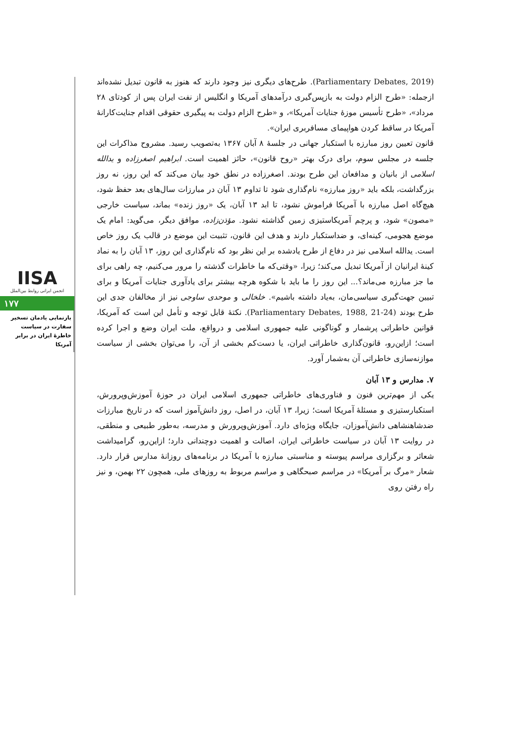(Parliamentary Debates, 2019). طرح‌های دیگری نیز وجود دارند که هنوز به قانون تبدیل نشده‌اند ازجمله: «طرح الزام دولت به بازپس‌گیری درآمدهای آمریکا و انگلیس از نفت ایران پس از کودتای ۲۸ مرداد»، «طرح تأسیس موزهٔ جنایات آمریکا»، و «طرح الزام دولت به پیگیری حقوقی اقدام جنایت‌کارانهٔ آمریکا در ساقط کردن هواپیمای مسافربری ایران».
قانون تعیین روز مبارزه با استکبار جهانی در جلسهٔ ۸ آبان ۱۳۶۷ به‌تصویب رسید. مشروح مذاکرات این جلسه در مجلس سوم، برای درک بهتر «روح قانون»، حائز اهمیت است. ابراهیم اصغرزاده و یدالله اسلامی از بانیان و مدافعان این طرح بودند. اصغرزاده در نطق خود بیان می‌کند که این روز، نه روز بزرگداشت، بلکه باید «روز مبارزه» نام‌گذاری شود تا تداوم ۱۳ آبان در مبارزات سال‌های بعد حفظ شود، هیچ‌گاه اصل مبارزه با آمریکا فراموش نشود، تا ابد ۱۳ آبان، یک «روز زنده» بماند، سیاست خارجی «مصون» شود، و پرچم آمریکاستیزی زمین گذاشته نشود. مؤذن‌زاده، موافق دیگر، می‌گوید: امام یک موضع هجومی، کینه‌ای، و ضداستکبار دارند و هدف این قانون، تثبیت این موضع در قالب یک روز خاص است. یدالله اسلامی نیز در دفاع از طرح یادشده بر این نظر بود که نام‌گذاری این روز، ۱۳ آبان را به نماد کینهٔ ایرانیان از آمریکا تبدیل می‌کند؛ زیرا، «وقتی‌که ما خاطرات گذشته را مرور می‌کنیم، چه راهی برای ما جز مبارزه می‌ماند؟... این روز را ما باید با شکوه هرچه بیشتر برای یادآوری جنایات آمریکا و برای تبیین جهت‌گیری سیاسی‌مان، به‌یاد داشته باشیم». خلخالی و موحدی ساوجی نیز از مخالفان جدی این طرح بودند (Parliamentary Debates, 1988, 21-24). نکتهٔ قابل توجه و تأمل این است که آمریکا، قوانین خاطراتی پرشمار و گوناگونی علیه جمهوری اسلامی و درواقع، ملت ایران وضع و اجرا کرده است؛ ازاین‌رو، قانون‌گذاری خاطراتی ایران، یا دست‌کم بخشی از آن، را می‌توان بخشی از سیاست موازنه‌سازی خاطراتی آن به‌شمار آورد.
۷. مدارس و ۱۳ آبان
یکی از مهم‌ترین فنون و فناوری‌های خاطراتی جمهوری اسلامی ایران در حوزهٔ آموزش‌وپرورش، استکبارستیزی و مسئلهٔ آمریکا است؛ زیرا، ۱۳ آبان، در اصل، روز دانش‌آموز است که در تاریخ مبارزات ضدشاهنشاهی دانش‌آموزان، جایگاه ویژه‌ای دارد. آموزش‌وپرورش و مدرسه، به‌طور طبیعی و منطقی، در روایت ۱۳ آبان در سیاست خاطراتی ایران، اصالت و اهمیت دوچندانی دارد؛ ازاین‌رو، گرامیداشت شعائر و برگزاری مراسم پیوسته و مناسبتی مبارزه با آمریکا در برنامه‌های روزانهٔ مدارس قرار دارد. شعار «مرگ بر آمریکا» در مراسم صبحگاهی و مراسم مربوط به روزهای ملی، همچون ۲۲ بهمن، و نیز راه رفتن روی
IISA
انجمن ایرانی روابط بین‌الملل
۱۷۷
بازنمایی یادمان تسخیر سفارت در سیاست خاطرهٔ ایران در برابر آمریکا